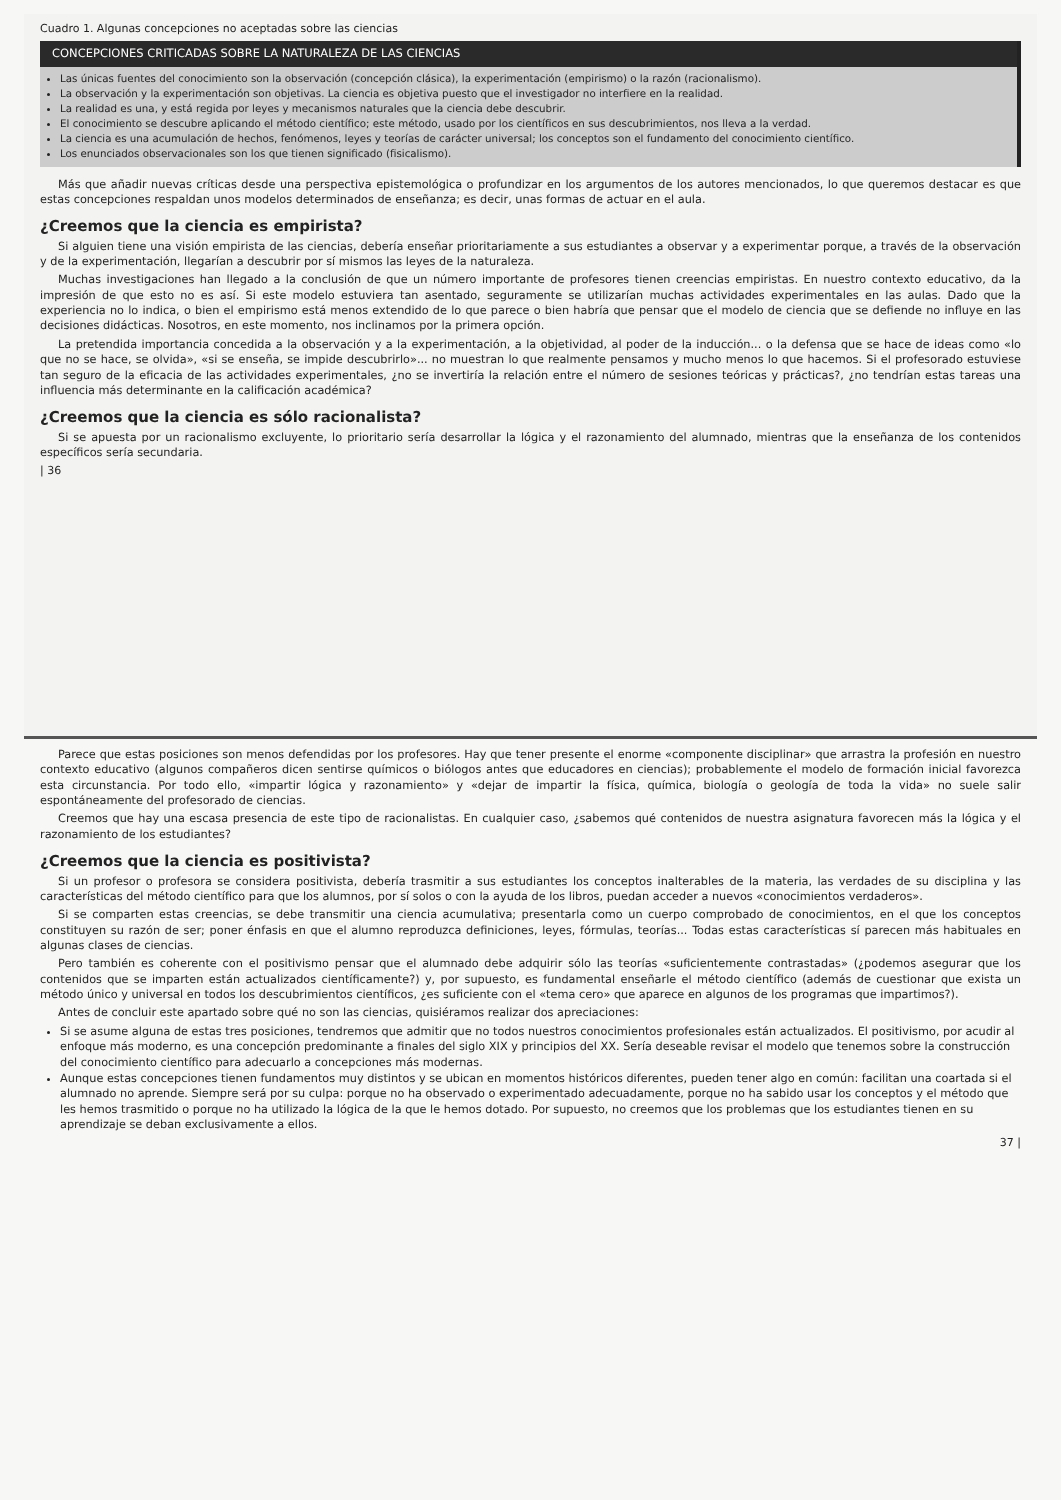Cuadro 1. Algunas concepciones no aceptadas sobre las ciencias
CONCEPCIONES CRITICADAS SOBRE LA NATURALEZA DE LAS CIENCIAS
Las únicas fuentes del conocimiento son la observación (concepción clásica), la experimentación (empirismo) o la razón (racionalismo).
La observación y la experimentación son objetivas. La ciencia es objetiva puesto que el investigador no interfiere en la realidad.
La realidad es una, y está regida por leyes y mecanismos naturales que la ciencia debe descubrir.
El conocimiento se descubre aplicando el método científico; este método, usado por los científicos en sus descubrimientos, nos lleva a la verdad.
La ciencia es una acumulación de hechos, fenómenos, leyes y teorías de carácter universal; los conceptos son el fundamento del conocimiento científico.
Los enunciados observacionales son los que tienen significado (fisicalismo).
Más que añadir nuevas críticas desde una perspectiva epistemológica o profundizar en los argumentos de los autores mencionados, lo que queremos destacar es que estas concepciones respaldan unos modelos determinados de enseñanza; es decir, unas formas de actuar en el aula.
¿Creemos que la ciencia es empirista?
Si alguien tiene una visión empirista de las ciencias, debería enseñar prioritariamente a sus estudiantes a observar y a experimentar porque, a través de la observación y de la experimentación, llegarían a descubrir por sí mismos las leyes de la naturaleza.
Muchas investigaciones han llegado a la conclusión de que un número importante de profesores tienen creencias empiristas. En nuestro contexto educativo, da la impresión de que esto no es así. Si este modelo estuviera tan asentado, seguramente se utilizarían muchas actividades experimentales en las aulas. Dado que la experiencia no lo indica, o bien el empirismo está menos extendido de lo que parece o bien habría que pensar que el modelo de ciencia que se defiende no influye en las decisiones didácticas. Nosotros, en este momento, nos inclinamos por la primera opción.
La pretendida importancia concedida a la observación y a la experimentación, a la objetividad, al poder de la inducción... o la defensa que se hace de ideas como «lo que no se hace, se olvida», «si se enseña, se impide descubrirlo»... no muestran lo que realmente pensamos y mucho menos lo que hacemos. Si el profesorado estuviese tan seguro de la eficacia de las actividades experimentales, ¿no se invertiría la relación entre el número de sesiones teóricas y prácticas?, ¿no tendrían estas tareas una influencia más determinante en la calificación académica?
¿Creemos que la ciencia es sólo racionalista?
Si se apuesta por un racionalismo excluyente, lo prioritario sería desarrollar la lógica y el razonamiento del alumnado, mientras que la enseñanza de los contenidos específicos sería secundaria.
| 36
Parece que estas posiciones son menos defendidas por los profesores. Hay que tener presente el enorme «componente disciplinar» que arrastra la profesión en nuestro contexto educativo (algunos compañeros dicen sentirse químicos o biólogos antes que educadores en ciencias); probablemente el modelo de formación inicial favorezca esta circunstancia. Por todo ello, «impartir lógica y razonamiento» y «dejar de impartir la física, química, biología o geología de toda la vida» no suele salir espontáneamente del profesorado de ciencias.
Creemos que hay una escasa presencia de este tipo de racionalistas. En cualquier caso, ¿sabemos qué contenidos de nuestra asignatura favorecen más la lógica y el razonamiento de los estudiantes?
¿Creemos que la ciencia es positivista?
Si un profesor o profesora se considera positivista, debería trasmitir a sus estudiantes los conceptos inalterables de la materia, las verdades de su disciplina y las características del método científico para que los alumnos, por sí solos o con la ayuda de los libros, puedan acceder a nuevos «conocimientos verdaderos».
Si se comparten estas creencias, se debe transmitir una ciencia acumulativa; presentarla como un cuerpo comprobado de conocimientos, en el que los conceptos constituyen su razón de ser; poner énfasis en que el alumno reproduzca definiciones, leyes, fórmulas, teorías... Todas estas características sí parecen más habituales en algunas clases de ciencias.
Pero también es coherente con el positivismo pensar que el alumnado debe adquirir sólo las teorías «suficientemente contrastadas» (¿podemos asegurar que los contenidos que se imparten están actualizados científicamente?) y, por supuesto, es fundamental enseñarle el método científico (además de cuestionar que exista un método único y universal en todos los descubrimientos científicos, ¿es suficiente con el «tema cero» que aparece en algunos de los programas que impartimos?).
Antes de concluir este apartado sobre qué no son las ciencias, quisiéramos realizar dos apreciaciones:
Si se asume alguna de estas tres posiciones, tendremos que admitir que no todos nuestros conocimientos profesionales están actualizados. El positivismo, por acudir al enfoque más moderno, es una concepción predominante a finales del siglo XIX y principios del XX. Sería deseable revisar el modelo que tenemos sobre la construcción del conocimiento científico para adecuarlo a concepciones más modernas.
Aunque estas concepciones tienen fundamentos muy distintos y se ubican en momentos históricos diferentes, pueden tener algo en común: facilitan una coartada si el alumnado no aprende. Siempre será por su culpa: porque no ha observado o experimentado adecuadamente, porque no ha sabido usar los conceptos y el método que les hemos trasmitido o porque no ha utilizado la lógica de la que le hemos dotado. Por supuesto, no creemos que los problemas que los estudiantes tienen en su aprendizaje se deban exclusivamente a ellos.
37 |